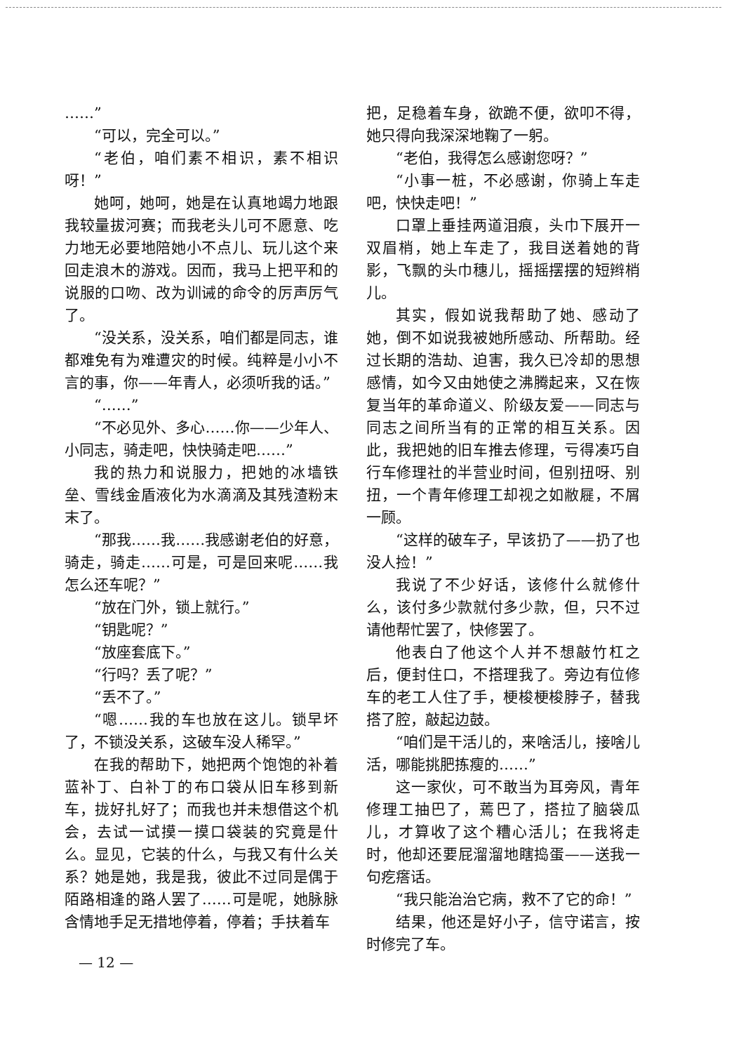……”
“可以，完全可以。”
“老伯，咱们素不相识，素不相识呀！”
她呵，她呵，她是在认真地竭力地跟我较量拔河赛；而我老头儿可不愿意、吃力地无必要地陪她小不点儿、玩儿这个来回走浪木的游戏。因而，我马上把平和的说服的口吻、改为训诫的命令的厉声厉气了。
“没关系，没关系，咱们都是同志，谁都难免有为难遭灾的时候。纯粹是小小不言的事，你——年青人，必须听我的话。”
“……”
“不必见外、多心……你——少年人、小同志，骑走吧，快快骑走吧……”
我的热力和说服力，把她的冰墙铁垒、雪线金盾液化为水滴滴及其残渣粉末末了。
“那我……我……我感谢老伯的好意，骑走，骑走……可是，可是回来呢……我怎么还车呢？”
“放在门外，锁上就行。”
“钥匙呢？”
“放座套底下。”
“行吗？丢了呢？”
“丢不了。”
“嗯……我的车也放在这儿。锁早坏了，不锁没关系，这破车没人稀罕。”
在我的帮助下，她把两个饱饱的补着蓝补丁、白补丁的布口袋从旧车移到新车，拢好扎好了；而我也并未想借这个机会，去试一试摸一摸口袋装的究竟是什么。显见，它装的什么，与我又有什么关系？她是她，我是我，彼此不过同是偶于陌路相逢的路人罢了……可是呢，她脉脉含情地手足无措地停着，停着；手扶着车
把，足稳着车身，欲跪不便，欲叩不得，她只得向我深深地鞠了一躬。
“老伯，我得怎么感谢您呀？”
“小事一桩，不必感谢，你骑上车走吧，快快走吧！”
口罩上垂挂两道泪痕，头巾下展开一双眉梢，她上车走了，我目送着她的背影，飞飘的头巾穗儿，摇摇摆摆的短辫梢儿。
其实，假如说我帮助了她、感动了她，倒不如说我被她所感动、所帮助。经过长期的浩劫、迫害，我久已冷却的思想感情，如今又由她使之沸腾起来，又在恢复当年的革命道义、阶级友爱——同志与同志之间所当有的正常的相互关系。因此，我把她的旧车推去修理，亏得凑巧自行车修理社的半营业时间，但别扭呀、别扭，一个青年修理工却视之如敝屣，不屑一顾。
“这样的破车子，早该扔了——扔了也没人捡！”
我说了不少好话，该修什么就修什么，该付多少款就付多少款，但，只不过请他帮忙罢了，快修罢了。
他表白了他这个人并不想敲竹杠之后，便封住口，不搭理我了。旁边有位修车的老工人住了手，梗梭梗梭脖子，替我搭了腔，敲起边鼓。
“咱们是干活儿的，来啥活儿，接啥儿活，哪能挑肥拣瘦的……”
这一家伙，可不敢当为耳旁风，青年修理工抽巴了，蔫巴了，搭拉了脑袋瓜儿，才算收了这个糟心活儿；在我将走时，他却还要屁溜溜地瞎捣蛋——送我一句疙瘩话。
“我只能治治它病，救不了它的命！”
结果，他还是好小子，信守诺言，按时修完了车。
— 12 —